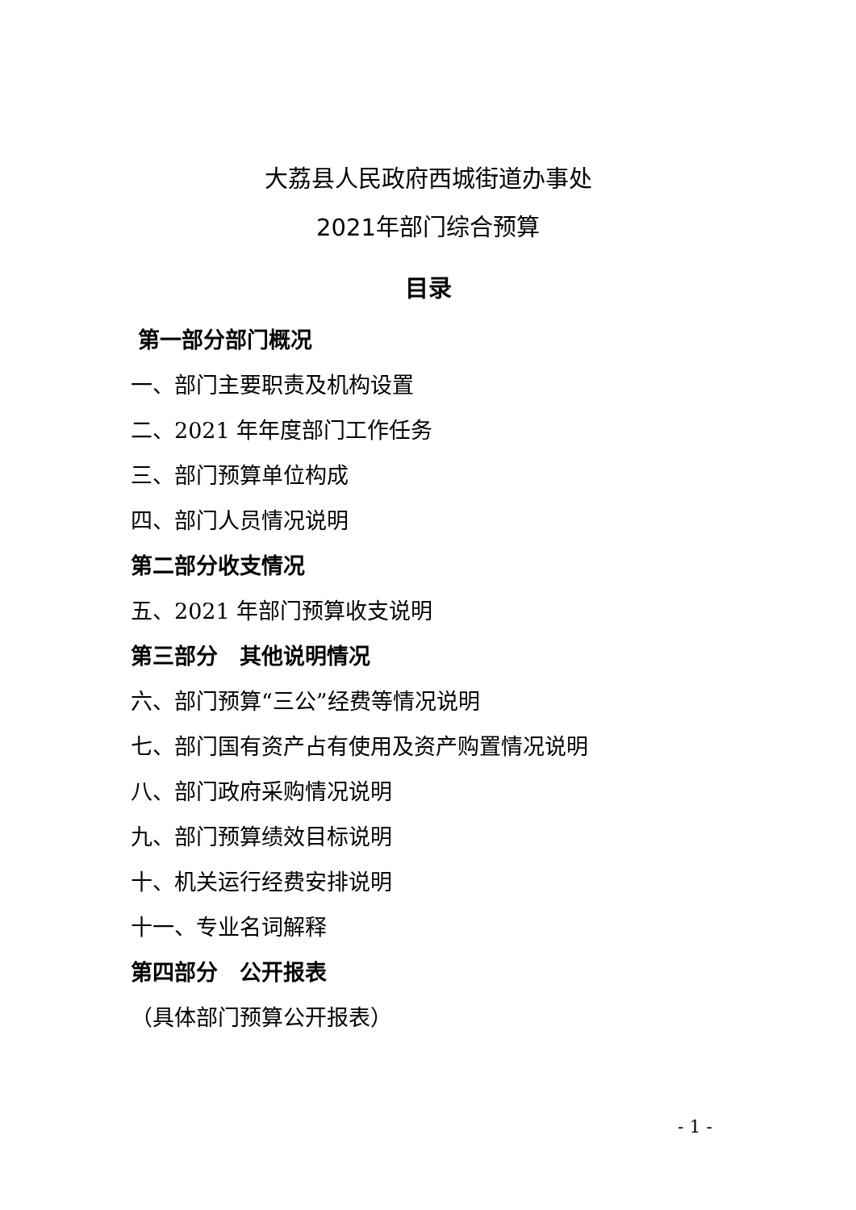大荔县人民政府西城街道办事处
2021年部门综合预算
目录
第一部分部门概况
一、部门主要职责及机构设置
二、2021 年年度部门工作任务
三、部门预算单位构成
四、部门人员情况说明
第二部分收支情况
五、2021 年部门预算收支说明
第三部分　其他说明情况
六、部门预算“三公”经费等情况说明
七、部门国有资产占有使用及资产购置情况说明
八、部门政府采购情况说明
九、部门预算绩效目标说明
十、机关运行经费安排说明
十一、专业名词解释
第四部分　公开报表
（具体部门预算公开报表）
- 1 -